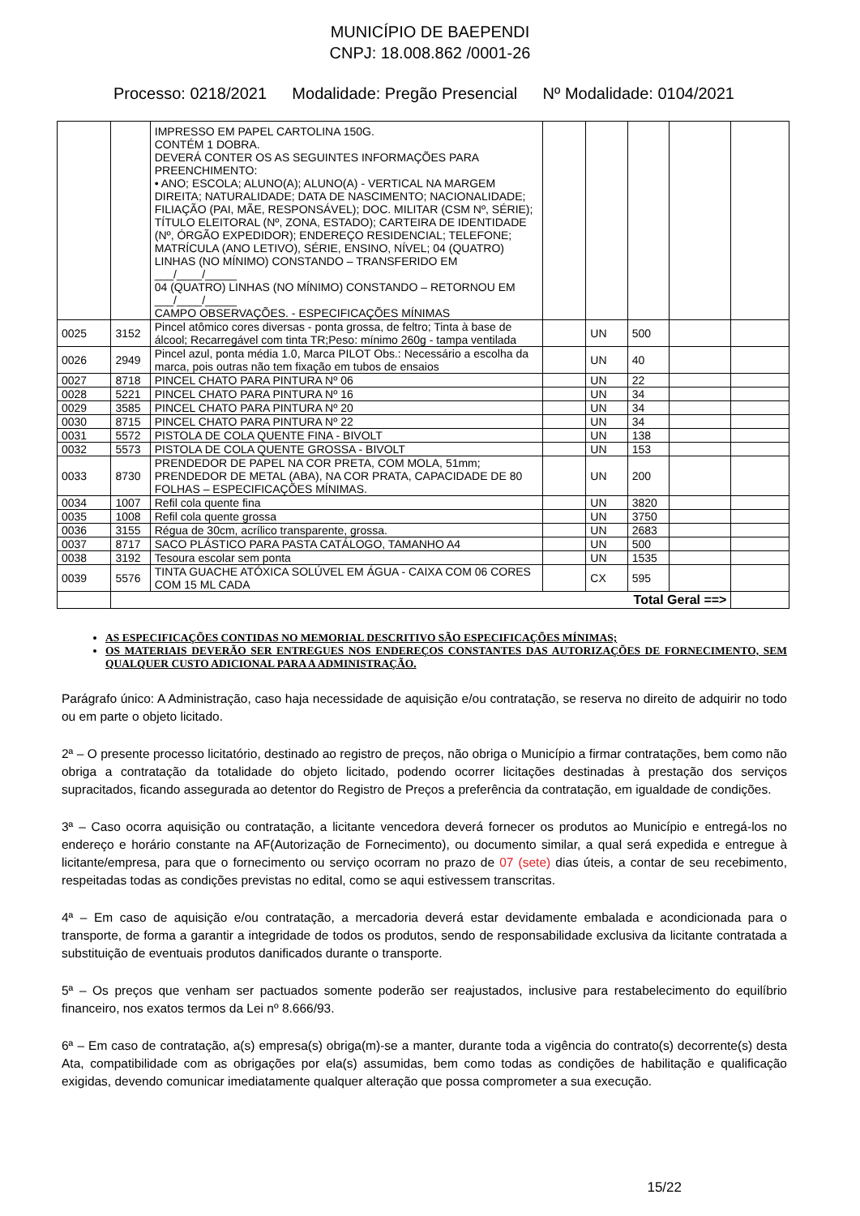MUNICÍPIO DE BAEPENDI
CNPJ: 18.008.862 /0001-26
Processo: 0218/2021 Modalidade: Pregão Presencial Nº Modalidade: 0104/2021
| | | IMPRESSO EM PAPEL CARTOLINA 150G. CONTÉM 1 DOBRA. DEVERÁ CONTER OS AS SEGUINTES INFORMAÇÕES PARA PREENCHIMENTO: • ANO; ESCOLA; ALUNO(A); ALUNO(A) - VERTICAL NA MARGEM DIREITA; NATURALIDADE; DATA DE NASCIMENTO; NACIONALIDADE; FILIAÇÃO (PAI, MÃE, RESPONSÁVEL); DOC. MILITAR (CSM Nº, SÉRIE); TÍTULO ELEITORAL (Nº, ZONA, ESTADO); CARTEIRA DE IDENTIDADE (Nº, ÓRGÃO EXPEDIDOR); ENDEREÇO RESIDENCIAL; TELEFONE; MATRÍCULA (ANO LETIVO), SÉRIE, ENSINO, NÍVEL; 04 (QUATRO) LINHAS (NO MÍNIMO) CONSTANDO – TRANSFERIDO EM ___/____/_____ 04 (QUATRO) LINHAS (NO MÍNIMO) CONSTANDO – RETORNOU EM ___/____/_____ CAMPO OBSERVAÇÕES. - ESPECIFICAÇÕES MÍNIMAS | | | | | |
| 0025 | 3152 | Pincel atômico cores diversas - ponta grossa, de feltro; Tinta à base de álcool; Recarregável com tinta TR;Peso: mínimo 260g - tampa ventilada | | UN | 500 | | |
| 0026 | 2949 | Pincel azul, ponta média 1.0, Marca PILOT Obs.: Necessário a escolha da marca, pois outras não tem fixação em tubos de ensaios | | UN | 40 | | |
| 0027 | 8718 | PINCEL CHATO PARA PINTURA Nº 06 | | UN | 22 | | |
| 0028 | 5221 | PINCEL CHATO PARA PINTURA Nº 16 | | UN | 34 | | |
| 0029 | 3585 | PINCEL CHATO PARA PINTURA Nº 20 | | UN | 34 | | |
| 0030 | 8715 | PINCEL CHATO PARA PINTURA Nº 22 | | UN | 34 | | |
| 0031 | 5572 | PISTOLA DE COLA QUENTE FINA - BIVOLT | | UN | 138 | | |
| 0032 | 5573 | PISTOLA DE COLA QUENTE GROSSA - BIVOLT | | UN | 153 | | |
| 0033 | 8730 | PRENDEDOR DE PAPEL NA COR PRETA, COM MOLA, 51mm; PRENDEDOR DE METAL (ABA), NA COR PRATA, CAPACIDADE DE 80 FOLHAS – ESPECIFICAÇÕES MÍNIMAS. | | UN | 200 | | |
| 0034 | 1007 | Refil cola quente fina | | UN | 3820 | | |
| 0035 | 1008 | Refil cola quente grossa | | UN | 3750 | | |
| 0036 | 3155 | Régua de 30cm, acrílico transparente, grossa. | | UN | 2683 | | |
| 0037 | 8717 | SACO PLÁSTICO PARA PASTA CATÁLOGO, TAMANHO A4 | | UN | 500 | | |
| 0038 | 3192 | Tesoura escolar sem ponta | | UN | 1535 | | |
| 0039 | 5576 | TINTA GUACHE ATÓXICA SOLÚVEL EM ÁGUA - CAIXA COM 06 CORES COM 15 ML CADA | | CX | 595 | | |
| | Total Geral ==> | | | | | | |
AS ESPECIFICAÇÕES CONTIDAS NO MEMORIAL DESCRITIVO SÃO ESPECIFICAÇÕES MÍNIMAS;
OS MATERIAIS DEVERÃO SER ENTREGUES NOS ENDEREÇOS CONSTANTES DAS AUTORIZAÇÕES DE FORNECIMENTO, SEM QUALQUER CUSTO ADICIONAL PARA A ADMINISTRAÇÃO.
Parágrafo único: A Administração, caso haja necessidade de aquisição e/ou contratação, se reserva no direito de adquirir no todo ou em parte o objeto licitado.
2ª – O presente processo licitatório, destinado ao registro de preços, não obriga o Município a firmar contratações, bem como não obriga a contratação da totalidade do objeto licitado, podendo ocorrer licitações destinadas à prestação dos serviços supracitados, ficando assegurada ao detentor do Registro de Preços a preferência da contratação, em igualdade de condições.
3ª – Caso ocorra aquisição ou contratação, a licitante vencedora deverá fornecer os produtos ao Município e entregá-los no endereço e horário constante na AF(Autorização de Fornecimento), ou documento similar, a qual será expedida e entregue à licitante/empresa, para que o fornecimento ou serviço ocorram no prazo de 07 (sete) dias úteis, a contar de seu recebimento, respeitadas todas as condições previstas no edital, como se aqui estivessem transcritas.
4ª – Em caso de aquisição e/ou contratação, a mercadoria deverá estar devidamente embalada e acondicionada para o transporte, de forma a garantir a integridade de todos os produtos, sendo de responsabilidade exclusiva da licitante contratada a substituição de eventuais produtos danificados durante o transporte.
5ª – Os preços que venham ser pactuados somente poderão ser reajustados, inclusive para restabelecimento do equilíbrio financeiro, nos exatos termos da Lei nº 8.666/93.
6ª – Em caso de contratação, a(s) empresa(s) obriga(m)-se a manter, durante toda a vigência do contrato(s) decorrente(s) desta Ata, compatibilidade com as obrigações por ela(s) assumidas, bem como todas as condições de habilitação e qualificação exigidas, devendo comunicar imediatamente qualquer alteração que possa comprometer a sua execução.
15/22